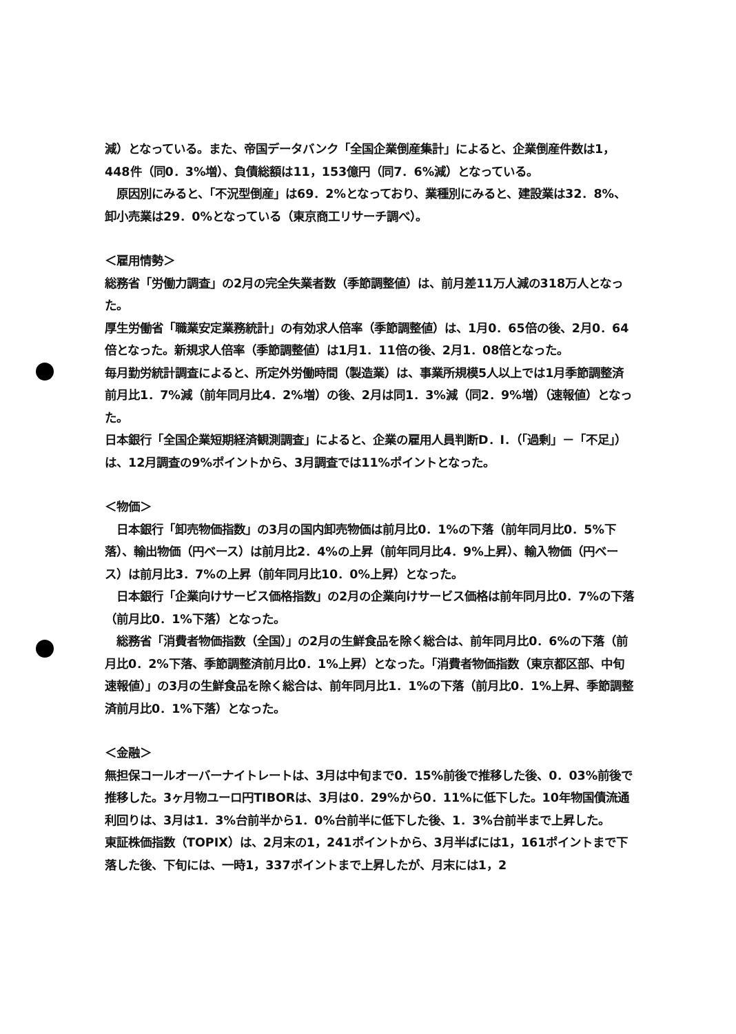減）となっている。また、帝国データバンク「全国企業倒産集計」によると、企業倒産件数は1，448件（同0．3%増）、負債総額は11，153億円（同7．6%減）となっている。
　原因別にみると、「不況型倒産」は69．2%となっており、業種別にみると、建設業は32．8%、卸小売業は29．0%となっている（東京商工リサーチ調べ）。
＜雇用情勢＞
総務省「労働力調査」の2月の完全失業者数（季節調整値）は、前月差11万人減の318万人となった。
厚生労働省「職業安定業務統計」の有効求人倍率（季節調整値）は、1月0．65倍の後、2月0．64倍となった。新規求人倍率（季節調整値）は1月1．11倍の後、2月1．08倍となった。
毎月勤労統計調査によると、所定外労働時間（製造業）は、事業所規模5人以上では1月季節調整済前月比1．7%減（前年同月比4．2%増）の後、2月は同1．3%減（同2．9%増）（速報値）となった。
日本銀行「全国企業短期経済観測調査」によると、企業の雇用人員判断D．I．（「過剰」－「不足」）は、12月調査の9%ポイントから、3月調査では11%ポイントとなった。
＜物価＞
　日本銀行「卸売物価指数」の3月の国内卸売物価は前月比0．1%の下落（前年同月比0．5%下落）、輸出物価（円ベース）は前月比2．4%の上昇（前年同月比4．9%上昇）、輸入物価（円ベース）は前月比3．7%の上昇（前年同月比10．0%上昇）となった。
　日本銀行「企業向けサービス価格指数」の2月の企業向けサービス価格は前年同月比0．7%の下落（前月比0．1%下落）となった。
　総務省「消費者物価指数（全国）」の2月の生鮮食品を除く総合は、前年同月比0．6%の下落（前月比0．2%下落、季節調整済前月比0．1%上昇）となった。「消費者物価指数（東京都区部、中旬速報値）」の3月の生鮮食品を除く総合は、前年同月比1．1%の下落（前月比0．1%上昇、季節調整済前月比0．1%下落）となった。
＜金融＞
無担保コールオーバーナイトレートは、3月は中旬まで0．15%前後で推移した後、0．03%前後で推移した。3ヶ月物ユーロ円TIBORは、3月は0．29%から0．11%に低下した。10年物国債流通利回りは、3月は1．3%台前半から1．0%台前半に低下した後、1．3%台前半まで上昇した。
東証株価指数（TOPIX）は、2月末の1，241ポイントから、3月半ばには1，161ポイントまで下落した後、下旬には、一時1，337ポイントまで上昇したが、月末には1，2